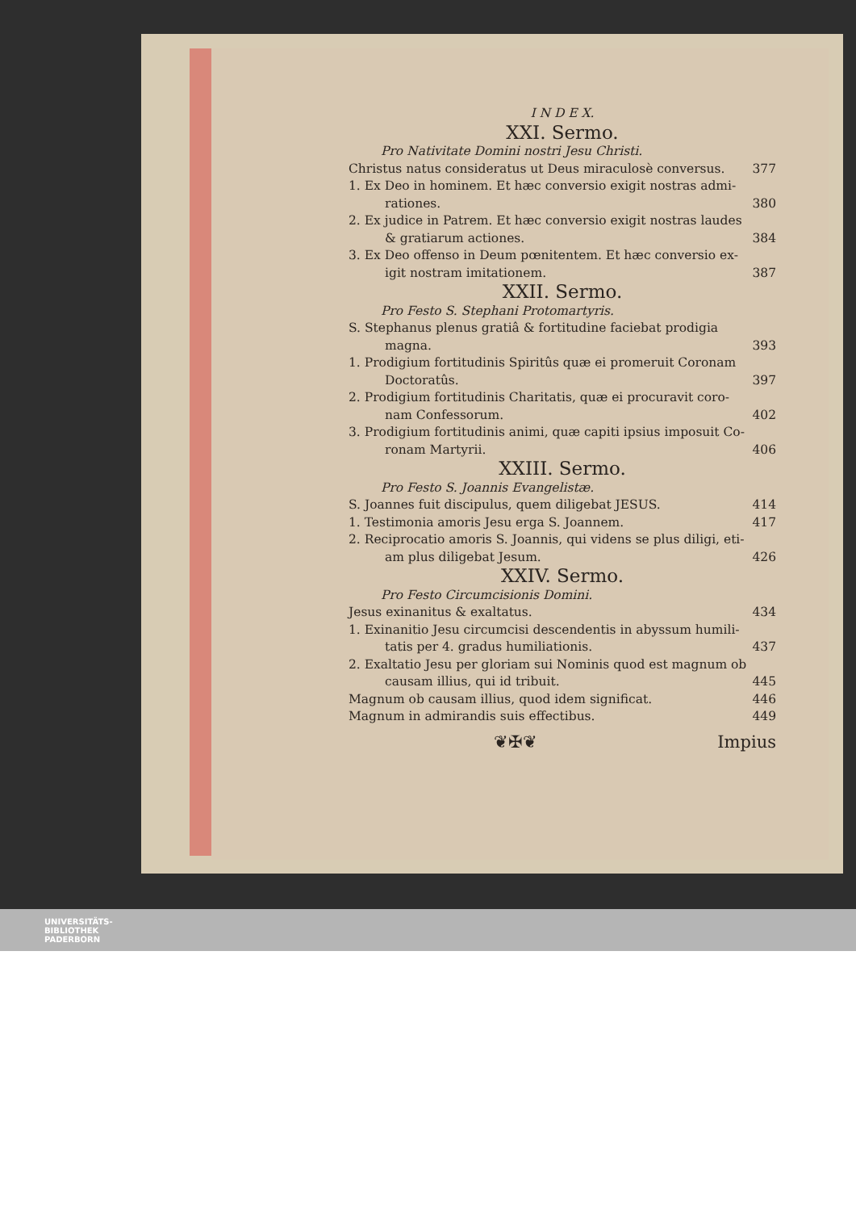I N D E X.
XXI. Sermo.
Pro Nativitate Domini nostri Jesu Christi.
Christus natus consideratus ut Deus miraculosè conversus. 377
1. Ex Deo in hominem. Et hæc conversio exigit nostras admi-
rationes. 380
2. Ex judice in Patrem. Et hæc conversio exigit nostras laudes
& gratiarum actiones. 384
3. Ex Deo offenso in Deum pœnitentem. Et hæc conversio ex-
igit nostram imitationem. 387
XXII. Sermo.
Pro Festo S. Stephani Protomartyris.
S. Stephanus plenus gratiâ & fortitudine faciebat prodigia
magna. 393
1. Prodigium fortitudinis Spiritûs quæ ei promeruit Coronam
Doctoratûs. 397
2. Prodigium fortitudinis Charitatis, quæ ei procuravit coro-
nam Confessorum. 402
3. Prodigium fortitudinis animi, quæ capiti ipsius imposuit Co-
ronam Martyrii. 406
XXIII. Sermo.
Pro Festo S. Joannis Evangelistæ.
S. Joannes fuit discipulus, quem diligebat JESUS. 414
1. Testimonia amoris Jesu erga S. Joannem. 417
2. Reciprocatio amoris S. Joannis, qui videns se plus diligi, eti-
am plus diligebat Jesum. 426
XXIV. Sermo.
Pro Festo Circumcisionis Domini.
Jesus exinanitus & exaltatus. 434
1. Exinanitio Jesu circumcisi descendentis in abyssum humili-
tatis per 4. gradus humiliationis. 437
2. Exaltatio Jesu per gloriam sui Nominis quod est magnum ob
causam illius, qui id tribuit. 445
Magnum ob causam illius, quod idem significat. 446
Magnum in admirandis suis effectibus. 449
❦✠❦ Impius
UNIVERSITÄTS-
BIBLIOTHEK
PADERBORN